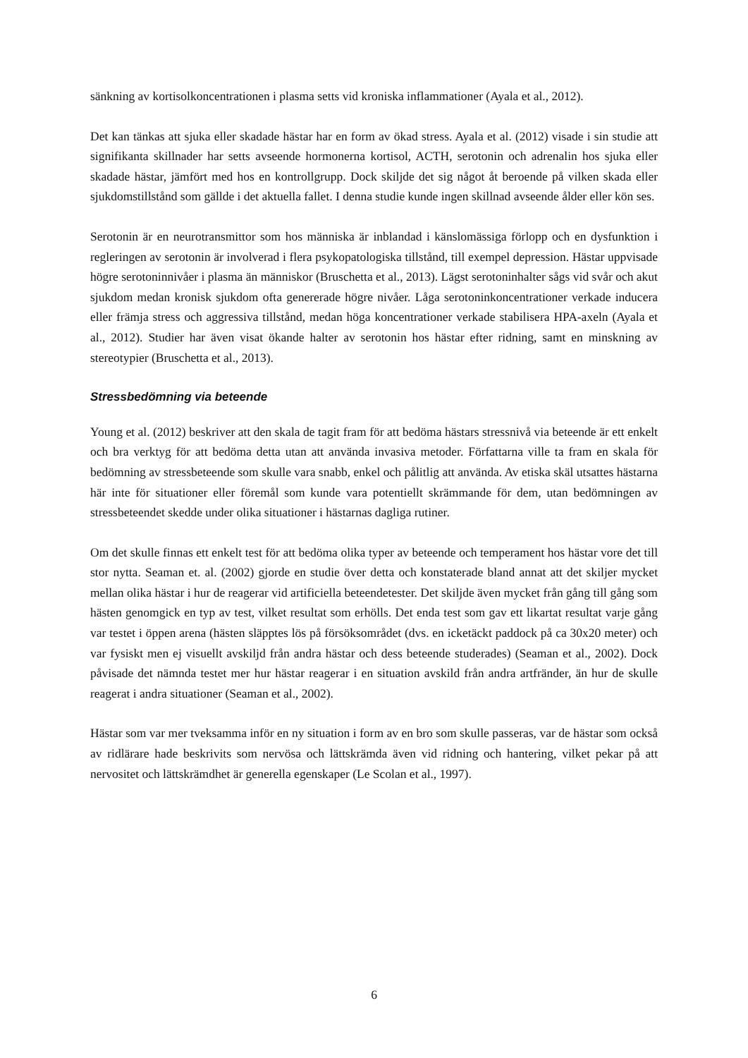sänkning av kortisolkoncentrationen i plasma setts vid kroniska inflammationer (Ayala et al., 2012).
Det kan tänkas att sjuka eller skadade hästar har en form av ökad stress. Ayala et al. (2012) visade i sin studie att signifikanta skillnader har setts avseende hormonerna kortisol, ACTH, serotonin och adrenalin hos sjuka eller skadade hästar, jämfört med hos en kontrollgrupp. Dock skiljde det sig något åt beroende på vilken skada eller sjukdomstillstånd som gällde i det aktuella fallet. I denna studie kunde ingen skillnad avseende ålder eller kön ses.
Serotonin är en neurotransmittor som hos människa är inblandad i känslomässiga förlopp och en dysfunktion i regleringen av serotonin är involverad i flera psykopatologiska tillstånd, till exempel depression. Hästar uppvisade högre serotoninnivåer i plasma än människor (Bruschetta et al., 2013). Lägst serotoninhalter sågs vid svår och akut sjukdom medan kronisk sjukdom ofta genererade högre nivåer. Låga serotoninkoncentrationer verkade inducera eller främja stress och aggressiva tillstånd, medan höga koncentrationer verkade stabilisera HPA-axeln (Ayala et al., 2012). Studier har även visat ökande halter av serotonin hos hästar efter ridning, samt en minskning av stereotypier (Bruschetta et al., 2013).
Stressbedömning via beteende
Young et al. (2012) beskriver att den skala de tagit fram för att bedöma hästars stressnivå via beteende är ett enkelt och bra verktyg för att bedöma detta utan att använda invasiva metoder. Författarna ville ta fram en skala för bedömning av stressbeteende som skulle vara snabb, enkel och pålitlig att använda. Av etiska skäl utsattes hästarna här inte för situationer eller föremål som kunde vara potentiellt skrämmande för dem, utan bedömningen av stressbeteendet skedde under olika situationer i hästarnas dagliga rutiner.
Om det skulle finnas ett enkelt test för att bedöma olika typer av beteende och temperament hos hästar vore det till stor nytta. Seaman et. al. (2002) gjorde en studie över detta och konstaterade bland annat att det skiljer mycket mellan olika hästar i hur de reagerar vid artificiella beteendetester. Det skiljde även mycket från gång till gång som hästen genomgick en typ av test, vilket resultat som erhölls. Det enda test som gav ett likartat resultat varje gång var testet i öppen arena (hästen släpptes lös på försöksområdet (dvs. en icketäckt paddock på ca 30x20 meter) och var fysiskt men ej visuellt avskiljd från andra hästar och dess beteende studerades) (Seaman et al., 2002). Dock påvisade det nämnda testet mer hur hästar reagerar i en situation avskild från andra artfränder, än hur de skulle reagerat i andra situationer (Seaman et al., 2002).
Hästar som var mer tveksamma inför en ny situation i form av en bro som skulle passeras, var de hästar som också av ridlärare hade beskrivits som nervösa och lättskrämda även vid ridning och hantering, vilket pekar på att nervositet och lättskrämdhet är generella egenskaper (Le Scolan et al., 1997).
6